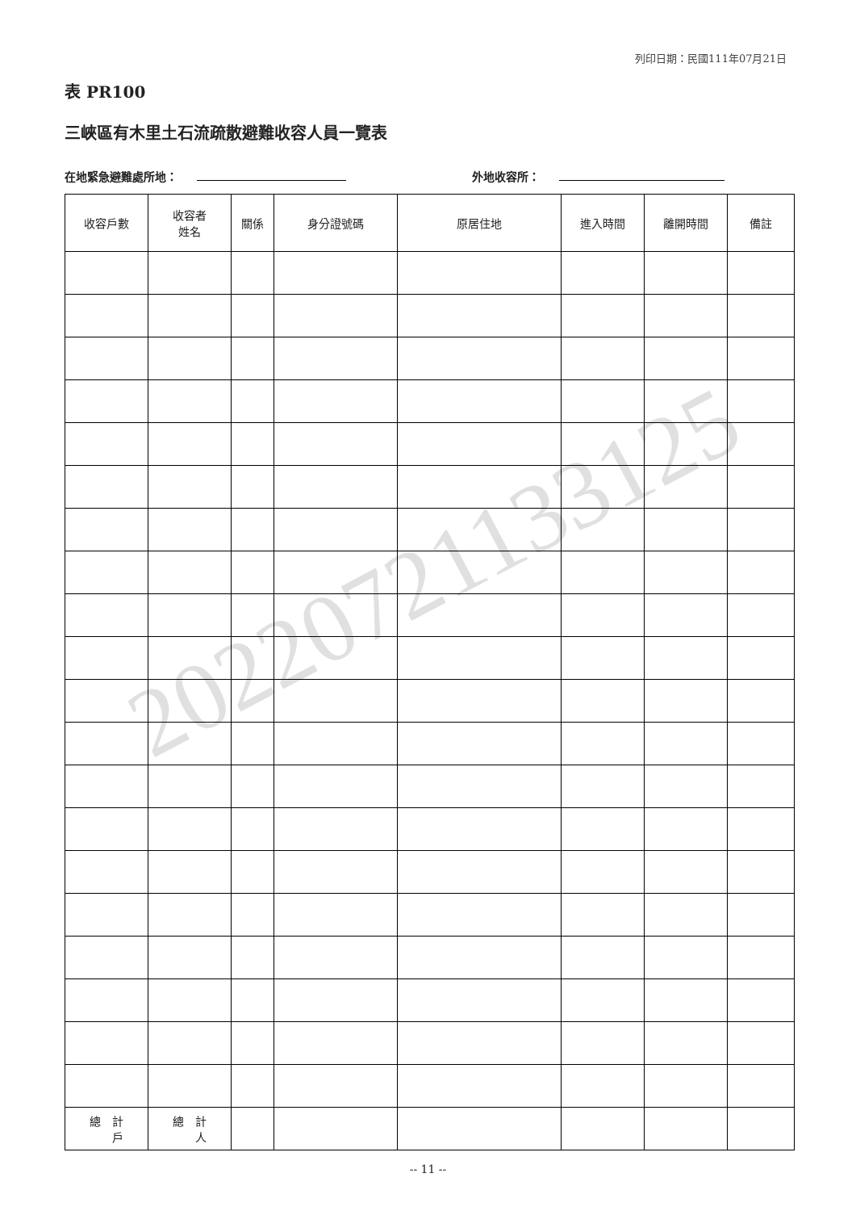列印日期：民國111年07月21日
20220721133125
表 PR100
三峽區有木里土石流疏散避難收容人員一覽表
在地緊急避難處所地： 外地收容所：
| 收容戶數 | 收容者 姓名 | 關係 | 身分證號碼 | 原居住地 | 進入時間 | 離開時間 | 備註 |
| --- | --- | --- | --- | --- | --- | --- | --- |
| 總 計 戶 | 總 計 人 | | | | | | |
-- 11 --